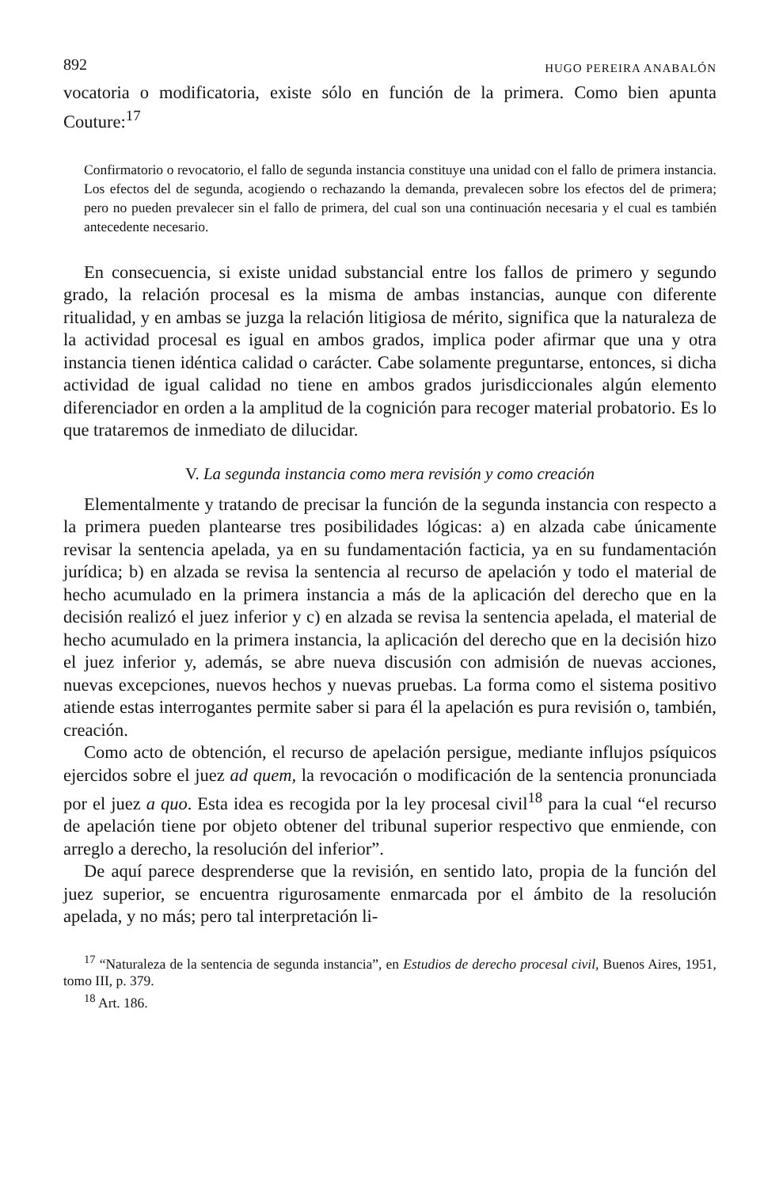892 HUGO PEREIRA ANABALÓN
vocatoria o modificatoria, existe sólo en función de la primera. Como bien apunta Couture:<sup>17</sup>
Confirmatorio o revocatorio, el fallo de segunda instancia constituye una unidad con el fallo de primera instancia. Los efectos del de segunda, acogiendo o rechazando la demanda, prevalecen sobre los efectos del de primera; pero no pueden prevalecer sin el fallo de primera, del cual son una continuación necesaria y el cual es también antecedente necesario.
En consecuencia, si existe unidad substancial entre los fallos de primero y segundo grado, la relación procesal es la misma de ambas instancias, aunque con diferente ritualidad, y en ambas se juzga la relación litigiosa de mérito, significa que la naturaleza de la actividad procesal es igual en ambos grados, implica poder afirmar que una y otra instancia tienen idéntica calidad o carácter. Cabe solamente preguntarse, entonces, si dicha actividad de igual calidad no tiene en ambos grados jurisdiccionales algún elemento diferenciador en orden a la amplitud de la cognición para recoger material probatorio. Es lo que trataremos de inmediato de dilucidar.
V. La segunda instancia como mera revisión y como creación
Elementalmente y tratando de precisar la función de la segunda instancia con respecto a la primera pueden plantearse tres posibilidades lógicas: a) en alzada cabe únicamente revisar la sentencia apelada, ya en su fundamentación facticia, ya en su fundamentación jurídica; b) en alzada se revisa la sentencia al recurso de apelación y todo el material de hecho acumulado en la primera instancia a más de la aplicación del derecho que en la decisión realizó el juez inferior y c) en alzada se revisa la sentencia apelada, el material de hecho acumulado en la primera instancia, la aplicación del derecho que en la decisión hizo el juez inferior y, además, se abre nueva discusión con admisión de nuevas acciones, nuevas excepciones, nuevos hechos y nuevas pruebas. La forma como el sistema positivo atiende estas interrogantes permite saber si para él la apelación es pura revisión o, también, creación.
Como acto de obtención, el recurso de apelación persigue, mediante influjos psíquicos ejercidos sobre el juez ad quem, la revocación o modificación de la sentencia pronunciada por el juez a quo. Esta idea es recogida por la ley procesal civil<sup>18</sup> para la cual “el recurso de apelación tiene por objeto obtener del tribunal superior respectivo que enmiende, con arreglo a derecho, la resolución del inferior”.
De aquí parece desprenderse que la revisión, en sentido lato, propia de la función del juez superior, se encuentra rigurosamente enmarcada por el ámbito de la resolución apelada, y no más; pero tal interpretación li-
<sup>17</sup> “Naturaleza de la sentencia de segunda instancia”, en Estudios de derecho procesal civil, Buenos Aires, 1951, tomo III, p. 379.
<sup>18</sup> Art. 186.